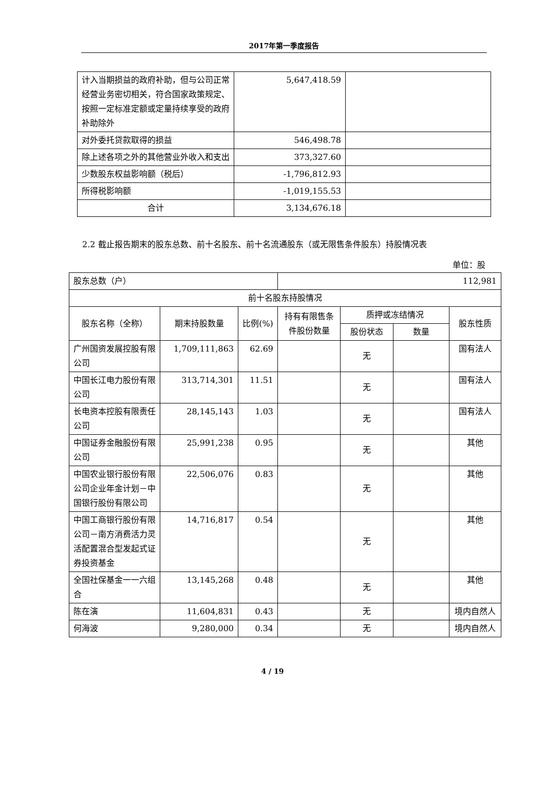2017年第一季度报告
| 计入当期损益的政府补助，但与公司正常经营业务密切相关，符合国家政策规定、按照一定标准定额或定量持续享受的政府补助除外 | 5,647,418.59 | |
| 对外委托贷款取得的损益 | 546,498.78 | |
| 除上述各项之外的其他营业外收入和支出 | 373,327.60 | |
| 少数股东权益影响额（税后） | -1,796,812.93 | |
| 所得税影响额 | -1,019,155.53 | |
| 合计 | 3,134,676.18 | |
2.2 截止报告期末的股东总数、前十名股东、前十名流通股东（或无限售条件股东）持股情况表
单位：股
| 股东总数（户） | | | 112,981 | | | |
| 前十名股东持股情况 | | | | | | |
| 股东名称（全称） | 期末持股数量 | 比例(%) | 持有有限售条件股份数量 | 质押或冻结情况 | | 股东性质 |
| | | | | 股份状态 | 数量 | |
| 广州国资发展控股有限公司 | 1,709,111,863 | 62.69 | | 无 | | 国有法人 |
| 中国长江电力股份有限公司 | 313,714,301 | 11.51 | | 无 | | 国有法人 |
| 长电资本控股有限责任公司 | 28,145,143 | 1.03 | | 无 | | 国有法人 |
| 中国证券金融股份有限公司 | 25,991,238 | 0.95 | | 无 | | 其他 |
| 中国农业银行股份有限公司企业年金计划－中国银行股份有限公司 | 22,506,076 | 0.83 | | 无 | | 其他 |
| 中国工商银行股份有限公司－南方消费活力灵活配置混合型发起式证券投资基金 | 14,716,817 | 0.54 | | 无 | | 其他 |
| 全国社保基金一一六组合 | 13,145,268 | 0.48 | | 无 | | 其他 |
| 陈在演 | 11,604,831 | 0.43 | | 无 | | 境内自然人 |
| 何海波 | 9,280,000 | 0.34 | | 无 | | 境内自然人 |
4 / 19